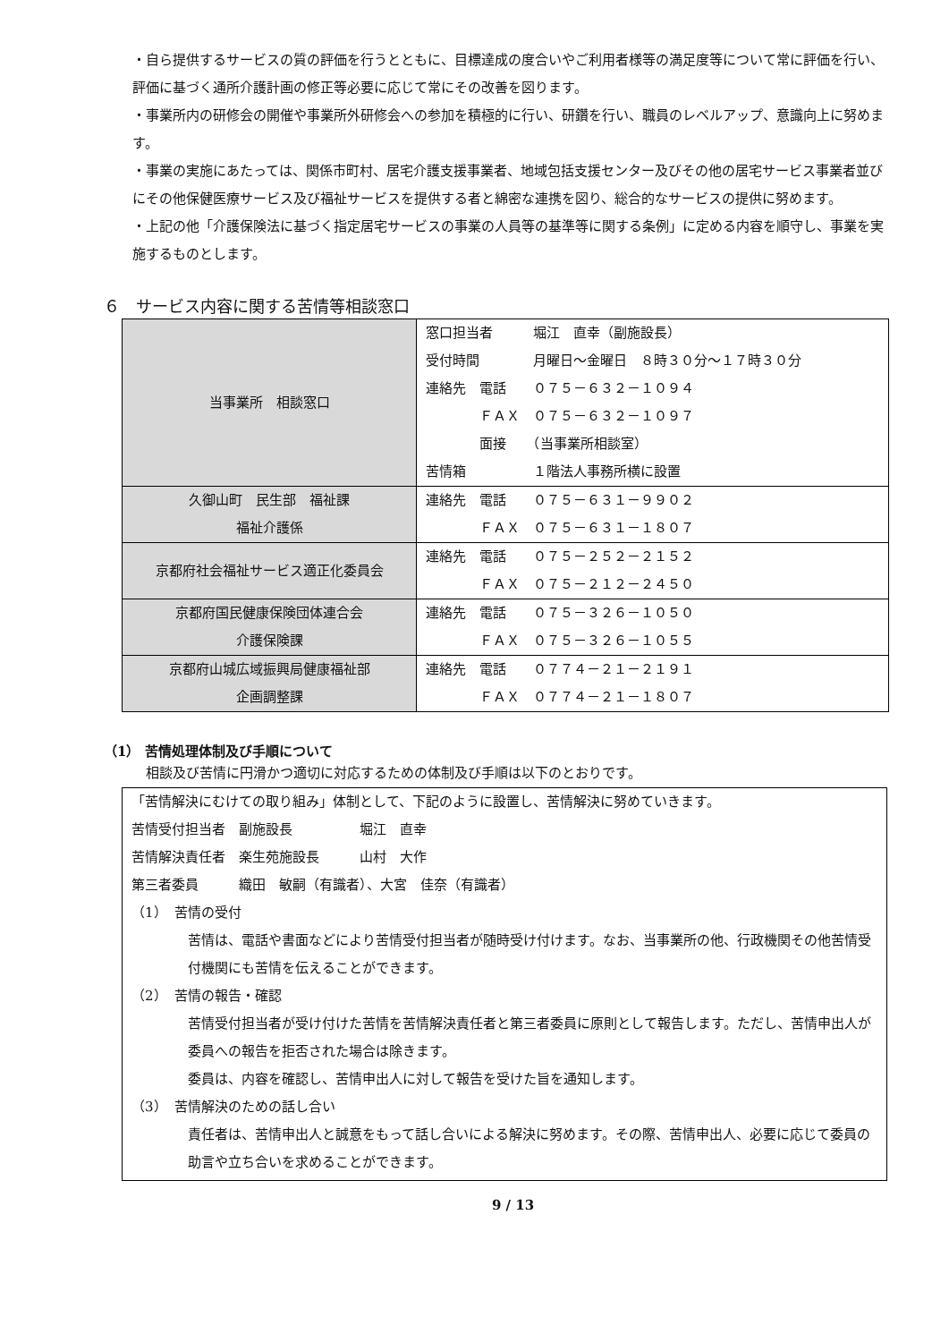・自ら提供するサービスの質の評価を行うとともに、目標達成の度合いやご利用者様等の満足度等について常に評価を行い、評価に基づく通所介護計画の修正等必要に応じて常にその改善を図ります。
・事業所内の研修会の開催や事業所外研修会への参加を積極的に行い、研鑽を行い、職員のレベルアップ、意識向上に努めます。
・事業の実施にあたっては、関係市町村、居宅介護支援事業者、地域包括支援センター及びその他の居宅サービス事業者並びにその他保健医療サービス及び福祉サービスを提供する者と綿密な連携を図り、総合的なサービスの提供に努めます。
・上記の他「介護保険法に基づく指定居宅サービスの事業の人員等の基準等に関する条例」に定める内容を順守し、事業を実施するものとします。
６　サービス内容に関する苦情等相談窓口
| 当事業所 相談窓口 | 窓口担当者 堀江 直幸（副施設長） 受付時間 月曜日～金曜日 ８時３０分～１７時３０分 連絡先 電話 ０７５－６３２－１０９４ ＦＡＸ ０７５－６３２－１０９７ 面接 （当事業所相談室） 苦情箱 １階法人事務所横に設置 |
| 久御山町 民生部 福祉課 福祉介護係 | 連絡先 電話 ０７５－６３１－９９０２ ＦＡＸ ０７５－６３１－１８０７ |
| 京都府社会福祉サービス適正化委員会 | 連絡先 電話 ０７５－２５２－２１５２ ＦＡＸ ０７５－２１２－２４５０ |
| 京都府国民健康保険団体連合会 介護保険課 | 連絡先 電話 ０７５－３２６－１０５０ ＦＡＸ ０７５－３２６－１０５５ |
| 京都府山城広域振興局健康福祉部 企画調整課 | 連絡先 電話 ０７７４－２１－２１９１ ＦＡＸ ０７７４－２１－１８０７ |
（1） 苦情処理体制及び手順について
　相談及び苦情に円滑かつ適切に対応するための体制及び手順は以下のとおりです。
「苦情解決にむけての取り組み」体制として、下記のように設置し、苦情解決に努めていきます。
苦情受付担当者　副施設長　　　　　堀江　直幸
苦情解決責任者　楽生苑施設長　　　山村　大作
第三者委員　　　織田　敏嗣（有識者）、大宮　佳奈（有識者）
（1）　苦情の受付
苦情は、電話や書面などにより苦情受付担当者が随時受け付けます。なお、当事業所の他、行政機関その他苦情受付機関にも苦情を伝えることができます。
（2）　苦情の報告・確認
苦情受付担当者が受け付けた苦情を苦情解決責任者と第三者委員に原則として報告します。ただし、苦情申出人が委員への報告を拒否された場合は除きます。
委員は、内容を確認し、苦情申出人に対して報告を受けた旨を通知します。
（3）　苦情解決のための話し合い
責任者は、苦情申出人と誠意をもって話し合いによる解決に努めます。その際、苦情申出人、必要に応じて委員の助言や立ち合いを求めることができます。
9 / 13